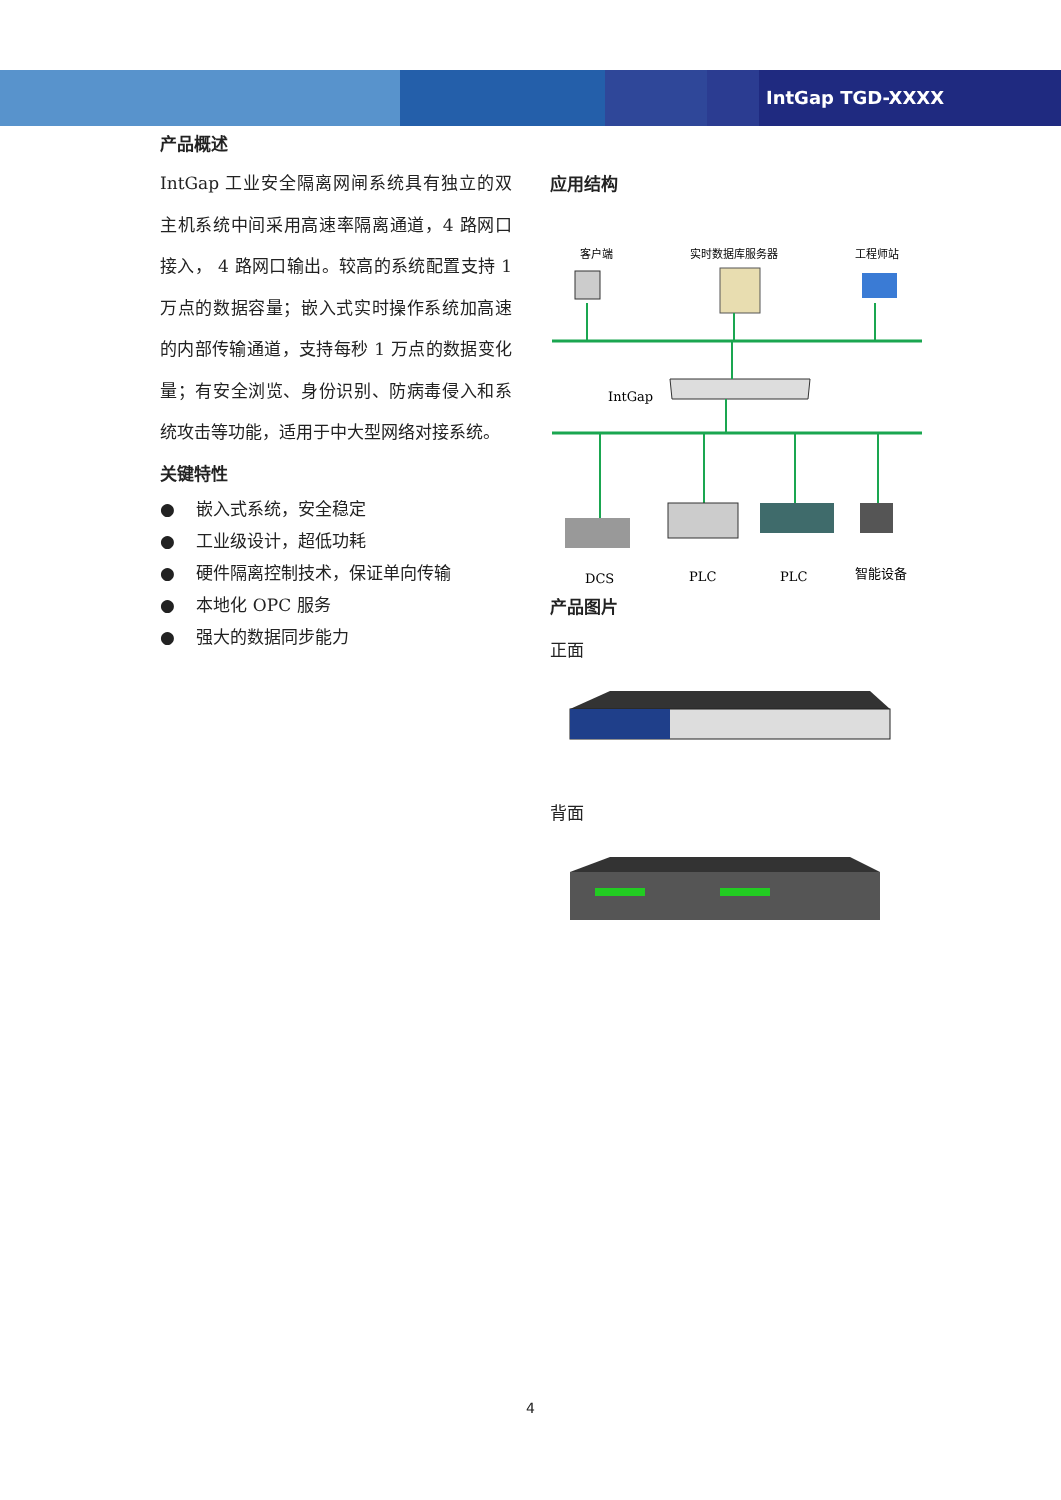IntGap TGD-XXXX
产品概述
IntGap 工业安全隔离网闸系统具有独立的双主机系统中间采用高速率隔离通道，4 路网口接入， 4 路网口输出。较高的系统配置支持 1 万点的数据容量；嵌入式实时操作系统加高速的内部传输通道，支持每秒 1 万点的数据变化量；有安全浏览、身份识别、防病毒侵入和系统攻击等功能，适用于中大型网络对接系统。
关键特性
● 嵌入式系统，安全稳定
● 工业级设计，超低功耗
● 硬件隔离控制技术，保证单向传输
● 本地化 OPC 服务
● 强大的数据同步能力
应用结构
客户端
实时数据库服务器
工程师站
IntGap
DCS
PLC
PLC
智能设备
产品图片
正面
背面
4